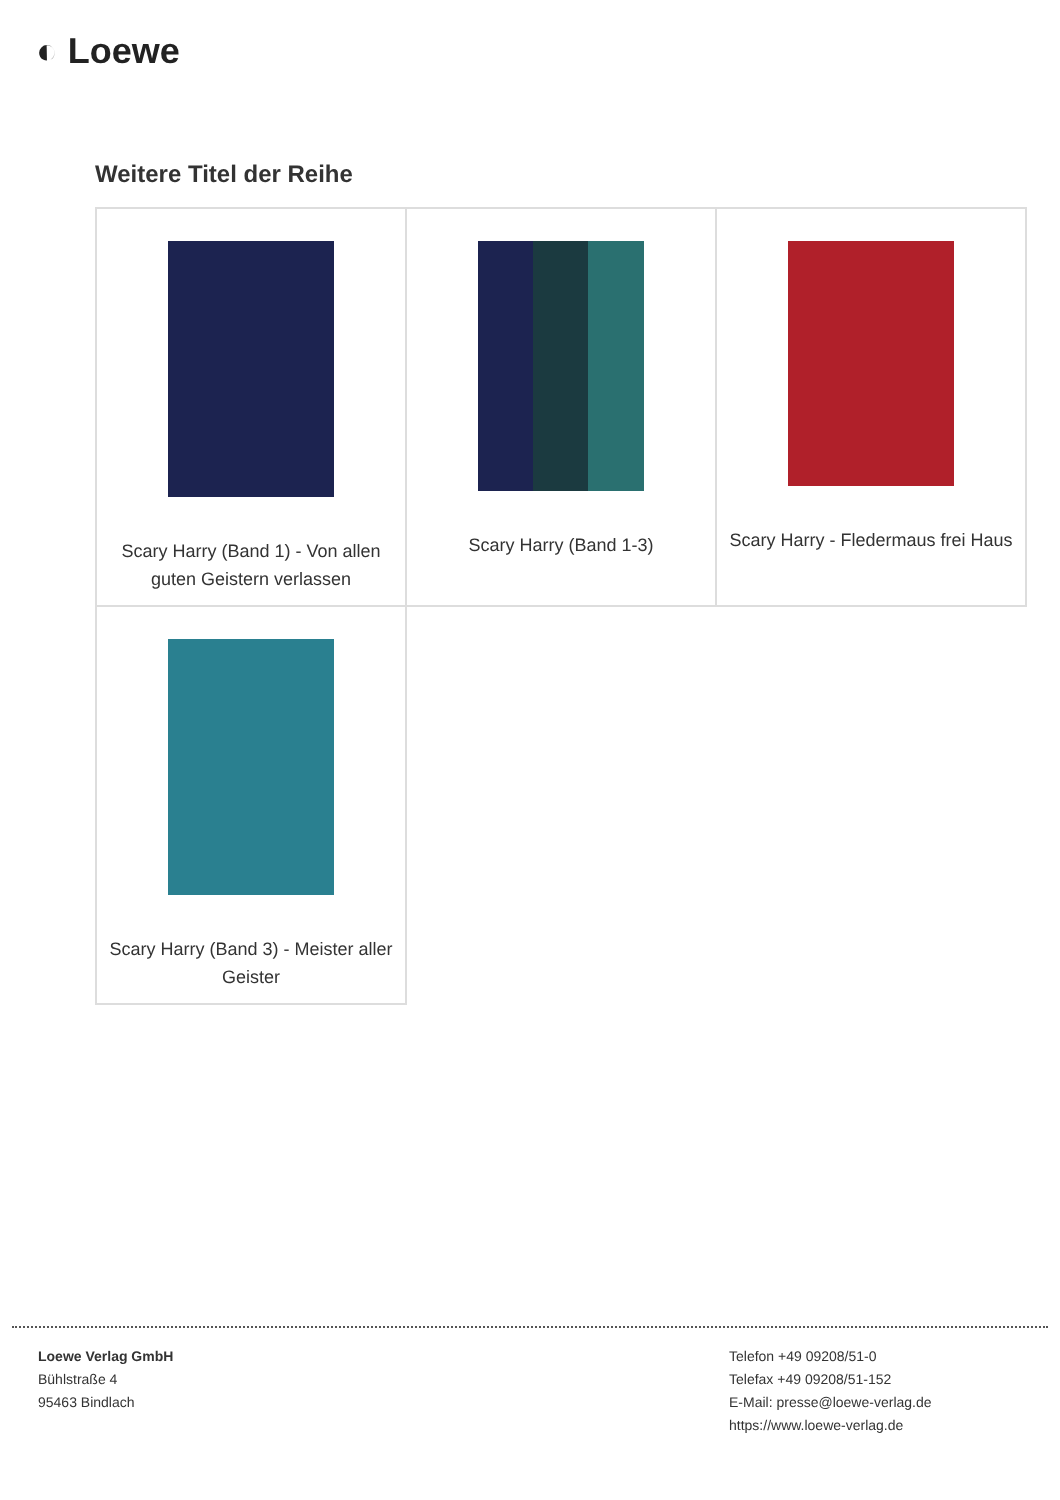◐ Loewe
Weitere Titel der Reihe
| Scary Harry (Band 1) - Von allen guten Geistern verlassen | Scary Harry (Band 1-3) | Scary Harry - Fledermaus frei Haus |
| Scary Harry (Band 3) - Meister aller Geister | | |
Loewe Verlag GmbH
Bühlstraße 4
95463 Bindlach
Telefon +49 09208/51-0
Telefax +49 09208/51-152
E-Mail: presse@loewe-verlag.de
https://www.loewe-verlag.de